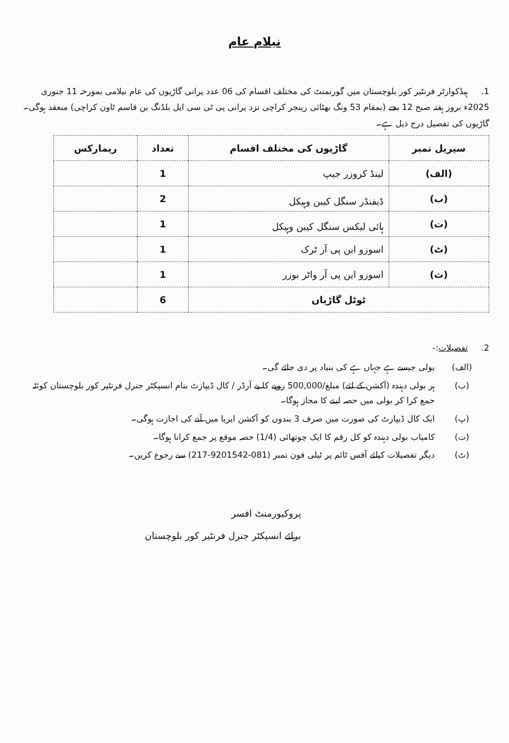نیلام عام
1. ہیڈکوارٹر فرنٹیر کور بلوچستان میں گورنمنٹ کی مختلف اقسام کی 06 عدد پرانی گاڑیوں کی عام نیلامی بمورخہ 11 جنوری 2025ء بروز ہفتہ صبح 12 بجے (بمقام 53 ونگ بھٹائی رینجر کراچی نزد پرانی پی ٹی سی ایل بلڈنگ بن قاسم ٹاون کراچی) منعقد ہوگی۔ گاڑیوں کی تفصیل درج ذیل ہے۔
| سیریل نمبر | گاڑیوں کی مختلف اقسام | تعداد | ریمارکس |
| --- | --- | --- | --- |
| (الف) | لینڈ کروزر جیپ | 1 | |
| (ب) | ڈیفنڈر سنگل کیبن وہیکل | 2 | |
| (ت) | ہائی لیکس سنگل کیبن وہیکل | 1 | |
| (ٹ) | اسوزو این پی آر ٹرک | 1 | |
| (ث) | اسوزو این پی آر واٹر بوزر | 1 | |
| ٹوٹل گاڑیاں | | 6 | |
2. تفصیلات:-
(الف) بولی جیسے ہے جہاں ہے کی بنیاد پر دی جائے گی۔
(ب) ہر بولی دہندہ (آکشن کے لئے) مبلغ/500,000 روپے کا پے آرڈر / کال ڈیپازٹ بنام انسپکٹر جنرل فرنٹیر کور بلوچستان کوئٹہ جمع کرا کر بولی میں حصہ لینے کا مجاز ہوگا۔
(پ) ایک کال ڈیپازٹ کی صورت میں صرف 3 بندوں کو آکشن ایریا میں آنے کی اجازت ہوگی۔
(ت) کامیاب بولی دہندہ کو کل رقم کا ایک چوتھائی (1/4) حصہ موقع پر جمع کرانا ہوگا۔
(ٹ) دیگر تفصیلات کیلئے آفس ٹائم پر ٹیلی فون نمبر (081-9201542-217) سے رجوع کریں۔
پروکیورمنٹ افسر
برائے انسپکٹر جنرل فرنٹیر کور بلوچستان